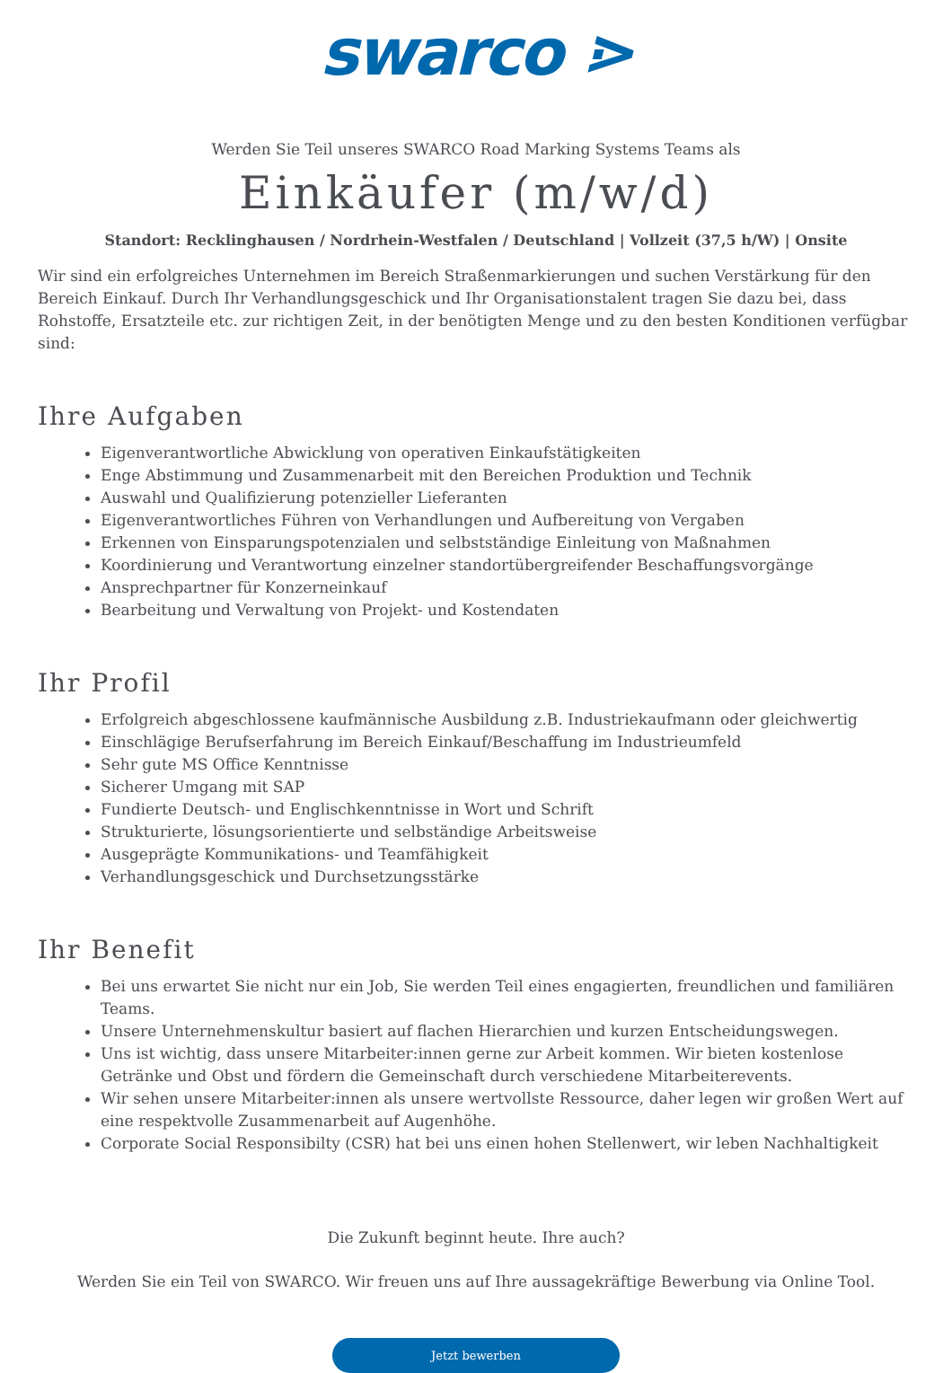swarco ⋗
Werden Sie Teil unseres SWARCO Road Marking Systems Teams als
Einkäufer (m/w/d)
Standort: Recklinghausen / Nordrhein-Westfalen / Deutschland | Vollzeit (37,5 h/W) | Onsite
Wir sind ein erfolgreiches Unternehmen im Bereich Straßenmarkierungen und suchen Verstärkung für den Bereich Einkauf. Durch Ihr Verhandlungsgeschick und Ihr Organisationstalent tragen Sie dazu bei, dass Rohstoffe, Ersatzteile etc. zur richtigen Zeit, in der benötigten Menge und zu den besten Konditionen verfügbar sind:
Ihre Aufgaben
Eigenverantwortliche Abwicklung von operativen Einkaufstätigkeiten
Enge Abstimmung und Zusammenarbeit mit den Bereichen Produktion und Technik
Auswahl und Qualifizierung potenzieller Lieferanten
Eigenverantwortliches Führen von Verhandlungen und Aufbereitung von Vergaben
Erkennen von Einsparungspotenzialen und selbstständige Einleitung von Maßnahmen
Koordinierung und Verantwortung einzelner standortübergreifender Beschaffungsvorgänge
Ansprechpartner für Konzerneinkauf
Bearbeitung und Verwaltung von Projekt- und Kostendaten
Ihr Profil
Erfolgreich abgeschlossene kaufmännische Ausbildung z.B. Industriekaufmann oder gleichwertig
Einschlägige Berufserfahrung im Bereich Einkauf/Beschaffung im Industrieumfeld
Sehr gute MS Office Kenntnisse
Sicherer Umgang mit SAP
Fundierte Deutsch- und Englischkenntnisse in Wort und Schrift
Strukturierte, lösungsorientierte und selbständige Arbeitsweise
Ausgeprägte Kommunikations- und Teamfähigkeit
Verhandlungsgeschick und Durchsetzungsstärke
Ihr Benefit
Bei uns erwartet Sie nicht nur ein Job, Sie werden Teil eines engagierten, freundlichen und familiären Teams.
Unsere Unternehmenskultur basiert auf flachen Hierarchien und kurzen Entscheidungswegen.
Uns ist wichtig, dass unsere Mitarbeiter:innen gerne zur Arbeit kommen. Wir bieten kostenlose Getränke und Obst und fördern die Gemeinschaft durch verschiedene Mitarbeiterevents.
Wir sehen unsere Mitarbeiter:innen als unsere wertvollste Ressource, daher legen wir großen Wert auf eine respektvolle Zusammenarbeit auf Augenhöhe.
Corporate Social Responsibilty (CSR) hat bei uns einen hohen Stellenwert, wir leben Nachhaltigkeit
Die Zukunft beginnt heute. Ihre auch?
Werden Sie ein Teil von SWARCO. Wir freuen uns auf Ihre aussagekräftige Bewerbung via Online Tool.
Jetzt bewerben